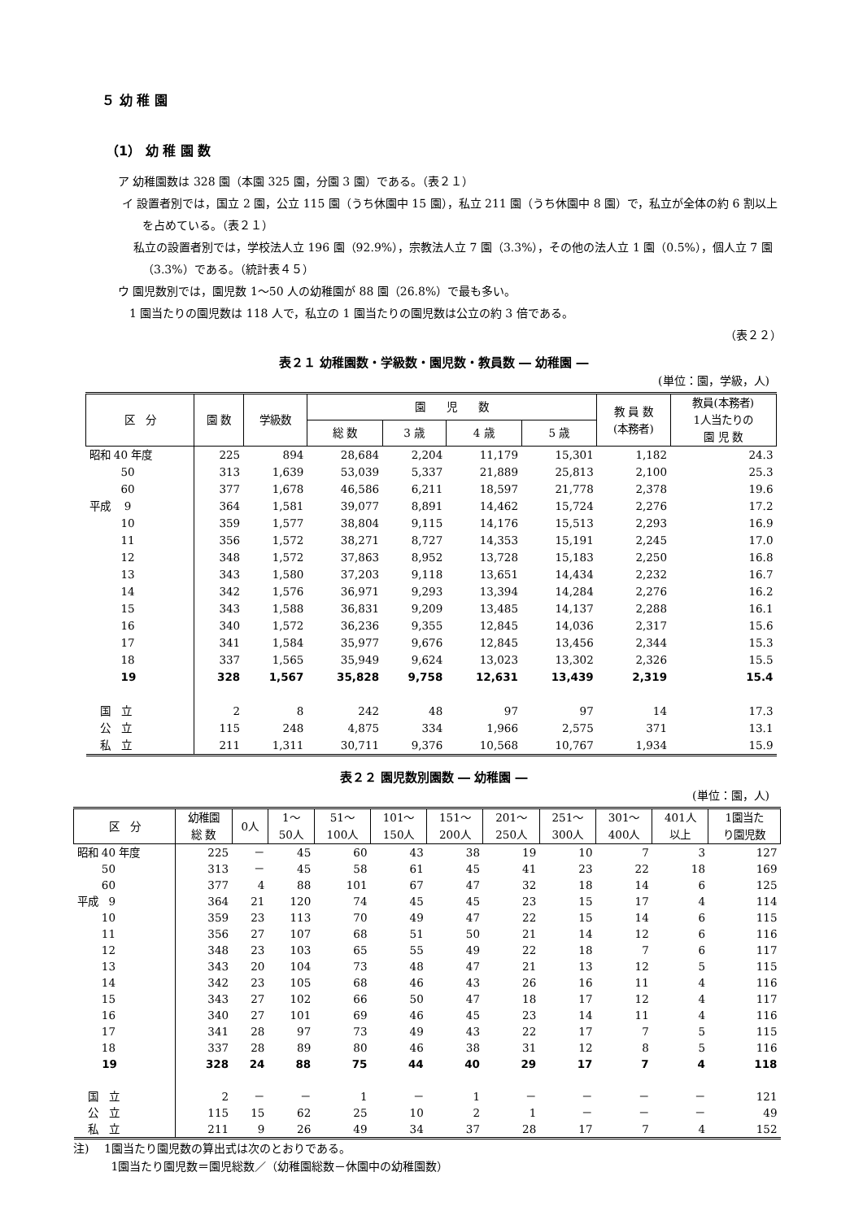５ 幼 稚 園
（1） 幼 稚 園 数
ア 幼稚園数は 328 園（本園 325 園，分園 3 園）である。（表２１）
イ 設置者別では，国立 2 園，公立 115 園（うち休園中 15 園），私立 211 園（うち休園中 8 園）で，私立が全体の約 6 割以上を占めている。（表２１）
　私立の設置者別では，学校法人立 196 園（92.9%），宗教法人立 7 園（3.3%），その他の法人立 1 園（0.5%），個人立 7 園（3.3%）である。（統計表４５）
ウ 園児数別では，園児数 1～50 人の幼稚園が 88 園（26.8%）で最も多い。
　1 園当たりの園児数は 118 人で，私立の 1 園当たりの園児数は公立の約 3 倍である。
（表２２）
表２１ 幼稚園数・学級数・園児数・教員数 ― 幼稚園 ―
(単位：園，学級，人)
| 区 分 | 園 数 | 学級数 | 園 児 数 | | | | 教 員 数 (本務者) | 教員(本務者) 1人当たりの 園 児 数 |
| --- | --- | --- | --- | --- | --- | --- | --- | --- |
| | | | 総 数 | 3 歳 | 4 歳 | 5 歳 | | |
| 昭和 40 年度 | 225 | 894 | 28,684 | 2,204 | 11,179 | 15,301 | 1,182 | 24.3 |
| 50 | 313 | 1,639 | 53,039 | 5,337 | 21,889 | 25,813 | 2,100 | 25.3 |
| 60 | 377 | 1,678 | 46,586 | 6,211 | 18,597 | 21,778 | 2,378 | 19.6 |
| 平成 9 | 364 | 1,581 | 39,077 | 8,891 | 14,462 | 15,724 | 2,276 | 17.2 |
| 10 | 359 | 1,577 | 38,804 | 9,115 | 14,176 | 15,513 | 2,293 | 16.9 |
| 11 | 356 | 1,572 | 38,271 | 8,727 | 14,353 | 15,191 | 2,245 | 17.0 |
| 12 | 348 | 1,572 | 37,863 | 8,952 | 13,728 | 15,183 | 2,250 | 16.8 |
| 13 | 343 | 1,580 | 37,203 | 9,118 | 13,651 | 14,434 | 2,232 | 16.7 |
| 14 | 342 | 1,576 | 36,971 | 9,293 | 13,394 | 14,284 | 2,276 | 16.2 |
| 15 | 343 | 1,588 | 36,831 | 9,209 | 13,485 | 14,137 | 2,288 | 16.1 |
| 16 | 340 | 1,572 | 36,236 | 9,355 | 12,845 | 14,036 | 2,317 | 15.6 |
| 17 | 341 | 1,584 | 35,977 | 9,676 | 12,845 | 13,456 | 2,344 | 15.3 |
| 18 | 337 | 1,565 | 35,949 | 9,624 | 13,023 | 13,302 | 2,326 | 15.5 |
| 19 | 328 | 1,567 | 35,828 | 9,758 | 12,631 | 13,439 | 2,319 | 15.4 |
| 国 立 | 2 | 8 | 242 | 48 | 97 | 97 | 14 | 17.3 |
| 公 立 | 115 | 248 | 4,875 | 334 | 1,966 | 2,575 | 371 | 13.1 |
| 私 立 | 211 | 1,311 | 30,711 | 9,376 | 10,568 | 10,767 | 1,934 | 15.9 |
表２２ 園児数別園数 ― 幼稚園 ―
(単位：園，人)
| 区 分 | 幼稚園 総 数 | 0人 | 1～ 50人 | 51～ 100人 | 101～ 150人 | 151～ 200人 | 201～ 250人 | 251～ 300人 | 301～ 400人 | 401人 以上 | 1園当た り園児数 |
| --- | --- | --- | --- | --- | --- | --- | --- | --- | --- | --- | --- |
| 昭和 40 年度 | 225 | － | 45 | 60 | 43 | 38 | 19 | 10 | 7 | 3 | 127 |
| 50 | 313 | － | 45 | 58 | 61 | 45 | 41 | 23 | 22 | 18 | 169 |
| 60 | 377 | 4 | 88 | 101 | 67 | 47 | 32 | 18 | 14 | 6 | 125 |
| 平成 9 | 364 | 21 | 120 | 74 | 45 | 45 | 23 | 15 | 17 | 4 | 114 |
| 10 | 359 | 23 | 113 | 70 | 49 | 47 | 22 | 15 | 14 | 6 | 115 |
| 11 | 356 | 27 | 107 | 68 | 51 | 50 | 21 | 14 | 12 | 6 | 116 |
| 12 | 348 | 23 | 103 | 65 | 55 | 49 | 22 | 18 | 7 | 6 | 117 |
| 13 | 343 | 20 | 104 | 73 | 48 | 47 | 21 | 13 | 12 | 5 | 115 |
| 14 | 342 | 23 | 105 | 68 | 46 | 43 | 26 | 16 | 11 | 4 | 116 |
| 15 | 343 | 27 | 102 | 66 | 50 | 47 | 18 | 17 | 12 | 4 | 117 |
| 16 | 340 | 27 | 101 | 69 | 46 | 45 | 23 | 14 | 11 | 4 | 116 |
| 17 | 341 | 28 | 97 | 73 | 49 | 43 | 22 | 17 | 7 | 5 | 115 |
| 18 | 337 | 28 | 89 | 80 | 46 | 38 | 31 | 12 | 8 | 5 | 116 |
| 19 | 328 | 24 | 88 | 75 | 44 | 40 | 29 | 17 | 7 | 4 | 118 |
| 国 立 | 2 | － | － | 1 | － | 1 | － | － | － | － | 121 |
| 公 立 | 115 | 15 | 62 | 25 | 10 | 2 | 1 | － | － | － | 49 |
| 私 立 | 211 | 9 | 26 | 49 | 34 | 37 | 28 | 17 | 7 | 4 | 152 |
注)　 1園当たり園児数の算出式は次のとおりである。
　　　 1園当たり園児数＝園児総数／（幼稚園総数－休園中の幼稚園数）